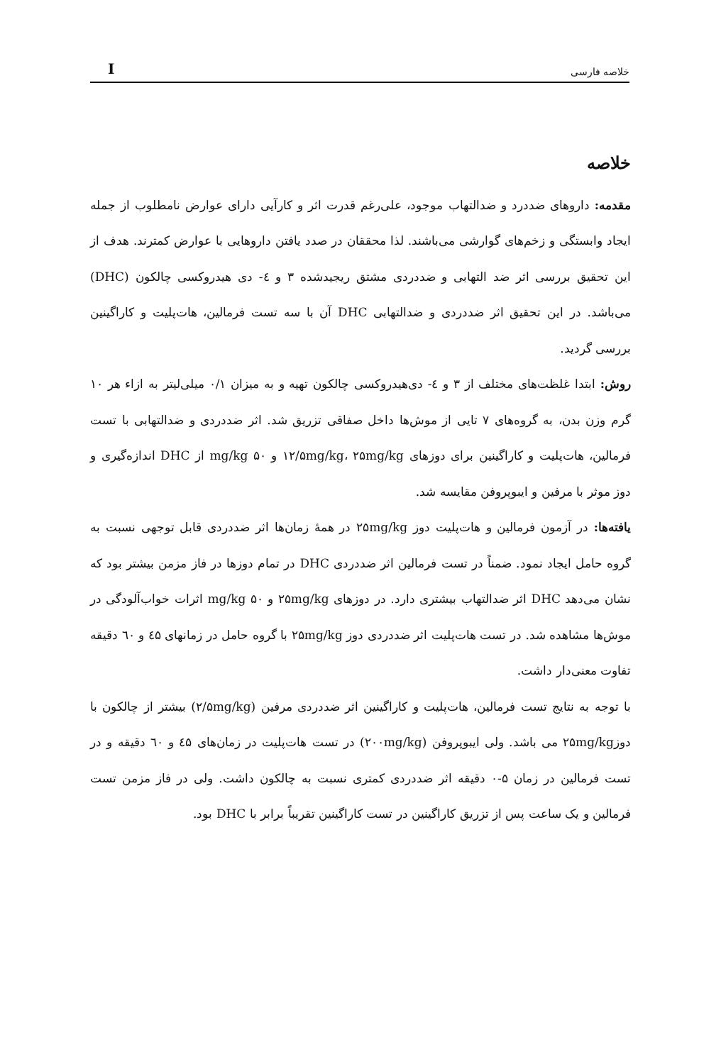Iخلاصه فارسی
خلاصه
مقدمه: داروهای ضددرد و ضدالتهاب موجود، علی‌رغم قدرت اثر و کارآیی دارای عوارض نامطلوب از جمله ایجاد وابستگی و زخم‌های گوارشی می‌باشند. لذا محققان در صدد یافتن داروهایی با عوارض کمترند. هدف از این تحقیق بررسی اثر ضد التهابی و ضددردی مشتق ریجیدشده ۳ و ٤- دی هیدروکسی چالکون (DHC) می‌باشد. در این تحقیق اثر ضددردی و ضدالتهابی DHC آن با سه تست فرمالین، هات‌پلیت و کاراگینین بررسی گردید.
روش: ابتدا غلظت‌های مختلف از ۳ و ٤- دی‌هیدروکسی چالکون تهیه و به میزان ۰/۱ میلی‌لیتر به ازاء هر ۱۰ گرم وزن بدن، به گروه‌های ۷ تایی از موش‌ها داخل صفاقی تزریق شد. اثر ضددردی و ضدالتهابی با تست فرمالین، هات‌پلیت و کاراگینین برای دوزهای ۱۲/۵mg/kg، ۲۵mg/kg و mg/kg ۵۰ از DHC اندازه‌گیری و دوز موثر با مرفین و ایبوپروفن مقایسه شد.
یافته‌ها: در آزمون فرمالین و هات‌پلیت دوز ۲۵mg/kg در همهٔ زمان‌ها اثر ضددردی قابل توجهی نسبت به گروه حامل ایجاد نمود. ضمناً در تست فرمالین اثر ضددردی DHC در تمام دوزها در فاز مزمن بیشتر بود که نشان می‌دهد DHC اثر ضدالتهاب بیشتری دارد. در دوزهای ۲۵mg/kg و mg/kg ۵۰ اثرات خواب‌آلودگی در موش‌ها مشاهده شد. در تست هات‌پلیت اثر ضددردی دوز ۲۵mg/kg با گروه حامل در زمانهای ٤۵ و ٦۰ دقیقه تفاوت معنی‌دار داشت.
با توجه به نتایج تست فرمالین، هات‌پلیت و کاراگینین اثر ضددردی مرفین (۲/۵mg/kg) بیشتر از چالکون با دوز۲۵mg/kg می باشد. ولی ایبوپروفن (۲۰۰mg/kg) در تست هات‌پلیت در زمان‌های ٤۵ و ٦۰ دقیقه و در تست فرمالین در زمان ۵-۰ دقیقه اثر ضددردی کمتری نسبت به چالکون داشت. ولی در فاز مزمن تست فرمالین و یک ساعت پس از تزریق کاراگینین در تست کاراگینین تقریباً برابر با DHC بود.